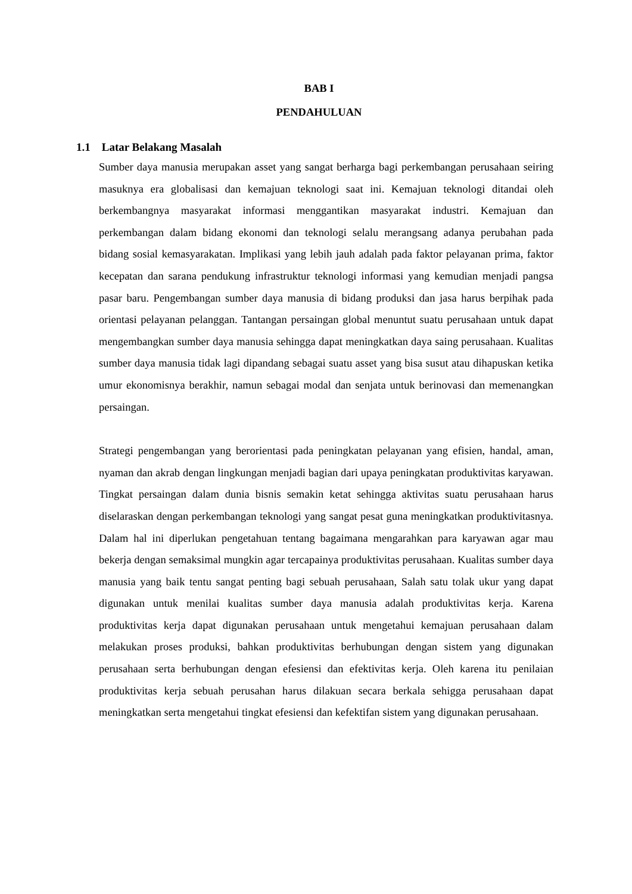BAB I
PENDAHULUAN
1.1 Latar Belakang Masalah
Sumber daya manusia merupakan asset yang sangat berharga bagi perkembangan perusahaan seiring masuknya era globalisasi dan kemajuan teknologi saat ini. Kemajuan teknologi ditandai oleh berkembangnya masyarakat informasi menggantikan masyarakat industri. Kemajuan dan perkembangan dalam bidang ekonomi dan teknologi selalu merangsang adanya perubahan pada bidang sosial kemasyarakatan. Implikasi yang lebih jauh adalah pada faktor pelayanan prima, faktor kecepatan dan sarana pendukung infrastruktur teknologi informasi yang kemudian menjadi pangsa pasar baru. Pengembangan sumber daya manusia di bidang produksi dan jasa harus berpihak pada orientasi pelayanan pelanggan. Tantangan persaingan global menuntut suatu perusahaan untuk dapat mengembangkan sumber daya manusia sehingga dapat meningkatkan daya saing perusahaan. Kualitas sumber daya manusia tidak lagi dipandang sebagai suatu asset yang bisa susut atau dihapuskan ketika umur ekonomisnya berakhir, namun sebagai modal dan senjata untuk berinovasi dan memenangkan persaingan.
Strategi pengembangan yang berorientasi pada peningkatan pelayanan yang efisien, handal, aman, nyaman dan akrab dengan lingkungan menjadi bagian dari upaya peningkatan produktivitas karyawan. Tingkat persaingan dalam dunia bisnis semakin ketat sehingga aktivitas suatu perusahaan harus diselaraskan dengan perkembangan teknologi yang sangat pesat guna meningkatkan produktivitasnya. Dalam hal ini diperlukan pengetahuan tentang bagaimana mengarahkan para karyawan agar mau bekerja dengan semaksimal mungkin agar tercapainya produktivitas perusahaan. Kualitas sumber daya manusia yang baik tentu sangat penting bagi sebuah perusahaan, Salah satu tolak ukur yang dapat digunakan untuk menilai kualitas sumber daya manusia adalah produktivitas kerja. Karena produktivitas kerja dapat digunakan perusahaan untuk mengetahui kemajuan perusahaan dalam melakukan proses produksi, bahkan produktivitas berhubungan dengan sistem yang digunakan perusahaan serta berhubungan dengan efesiensi dan efektivitas kerja. Oleh karena itu penilaian produktivitas kerja sebuah perusahan harus dilakuan secara berkala sehigga perusahaan dapat meningkatkan serta mengetahui tingkat efesiensi dan kefektifan sistem yang digunakan perusahaan.